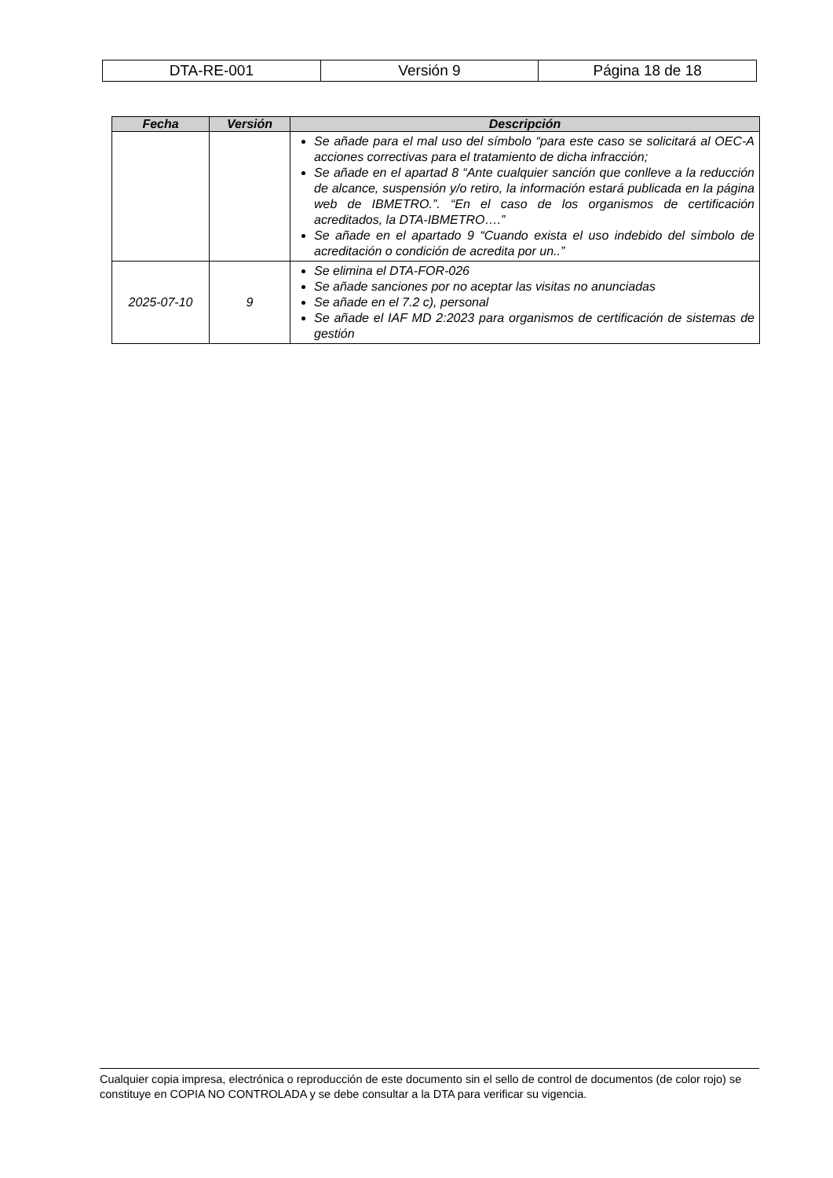| DTA-RE-001 | Versión 9 | Página 18 de 18 |
| Fecha | Versión | Descripción |
| --- | --- | --- |
| | | Se añade para el mal uso del símbolo “para este caso se solicitará al OEC-A acciones correctivas para el tratamiento de dicha infracción; Se añade en el apartad 8 “Ante cualquier sanción que conlleve a la reducción de alcance, suspensión y/o retiro, la información estará publicada en la página web de IBMETRO.”. “En el caso de los organismos de certificación acreditados, la DTA-IBMETRO….” Se añade en el apartado 9 “Cuando exista el uso indebido del símbolo de acreditación o condición de acredita por un..” |
| 2025-07-10 | 9 | Se elimina el DTA-FOR-026 Se añade sanciones por no aceptar las visitas no anunciadas Se añade en el 7.2 c), personal Se añade el IAF MD 2:2023 para organismos de certificación de sistemas de gestión |
Cualquier copia impresa, electrónica o reproducción de este documento sin el sello de control de documentos (de color rojo) se constituye en COPIA NO CONTROLADA y se debe consultar a la DTA para verificar su vigencia.